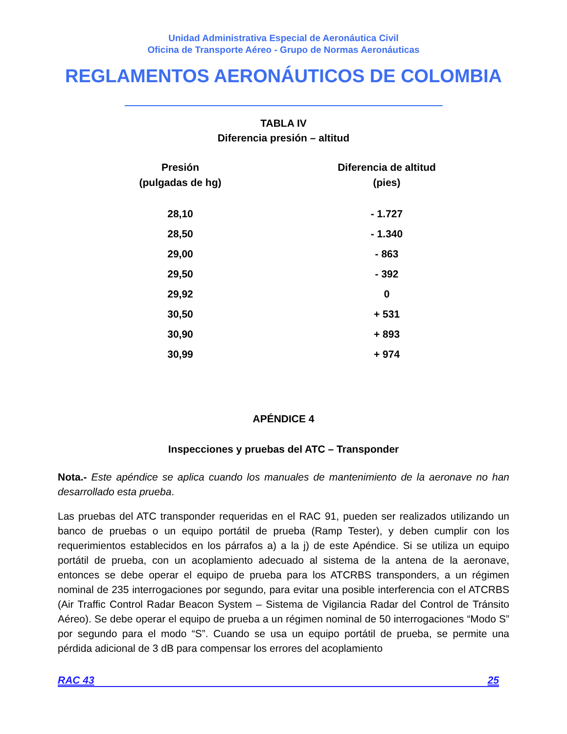Unidad Administrativa Especial de Aeronáutica Civil
Oficina de Transporte Aéreo - Grupo de Normas Aeronáuticas
REGLAMENTOS AERONÁUTICOS DE COLOMBIA
TABLA IV
Diferencia presión – altitud
| Presión (pulgadas de hg) | Diferencia de altitud (pies) |
| --- | --- |
| 28,10 | - 1.727 |
| 28,50 | - 1.340 |
| 29,00 | - 863 |
| 29,50 | - 392 |
| 29,92 | 0 |
| 30,50 | + 531 |
| 30,90 | + 893 |
| 30,99 | + 974 |
APÉNDICE 4
Inspecciones y pruebas del ATC – Transponder
Nota.- Este apéndice se aplica cuando los manuales de mantenimiento de la aeronave no han desarrollado esta prueba.
Las pruebas del ATC transponder requeridas en el RAC 91, pueden ser realizados utilizando un banco de pruebas o un equipo portátil de prueba (Ramp Tester), y deben cumplir con los requerimientos establecidos en los párrafos a) a la j) de este Apéndice. Si se utiliza un equipo portátil de prueba, con un acoplamiento adecuado al sistema de la antena de la aeronave, entonces se debe operar el equipo de prueba para los ATCRBS transponders, a un régimen nominal de 235 interrogaciones por segundo, para evitar una posible interferencia con el ATCRBS (Air Traffic Control Radar Beacon System – Sistema de Vigilancia Radar del Control de Tránsito Aéreo). Se debe operar el equipo de prueba a un régimen nominal de 50 interrogaciones “Modo S” por segundo para el modo “S”. Cuando se usa un equipo portátil de prueba, se permite una pérdida adicional de 3 dB para compensar los errores del acoplamiento
RAC 43 25